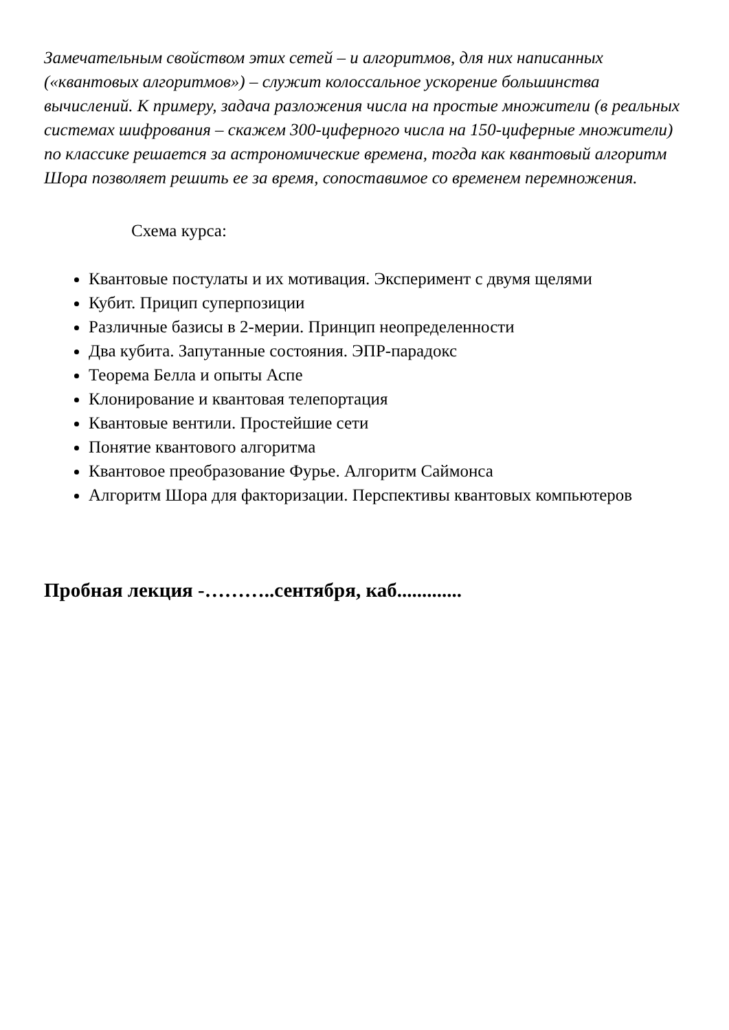Замечательным свойством этих сетей – и алгоритмов, для них написанных («квантовых алгоритмов») – служит колоссальное ускорение большинства вычислений. К примеру, задача разложения числа на простые множители (в реальных системах шифрования – скажем 300-циферного числа на 150-циферные множители) по классике решается за астрономические времена, тогда как квантовый алгоритм Шора позволяет решить ее за время, сопоставимое со временем перемножения.
Схема курса:
Квантовые постулаты и их мотивация. Эксперимент с двумя щелями
Кубит. Прицип суперпозиции
Различные базисы в 2-мерии. Принцип неопределенности
Два кубита. Запутанные состояния. ЭПР-парадокс
Теорема Белла и опыты Аспе
Клонирование и квантовая телепортация
Квантовые вентили. Простейшие сети
Понятие квантового алгоритма
Квантовое преобразование Фурье. Алгоритм Саймонса
Алгоритм Шора для факторизации. Перспективы квантовых компьютеров
Пробная лекция -………..сентября, каб.............